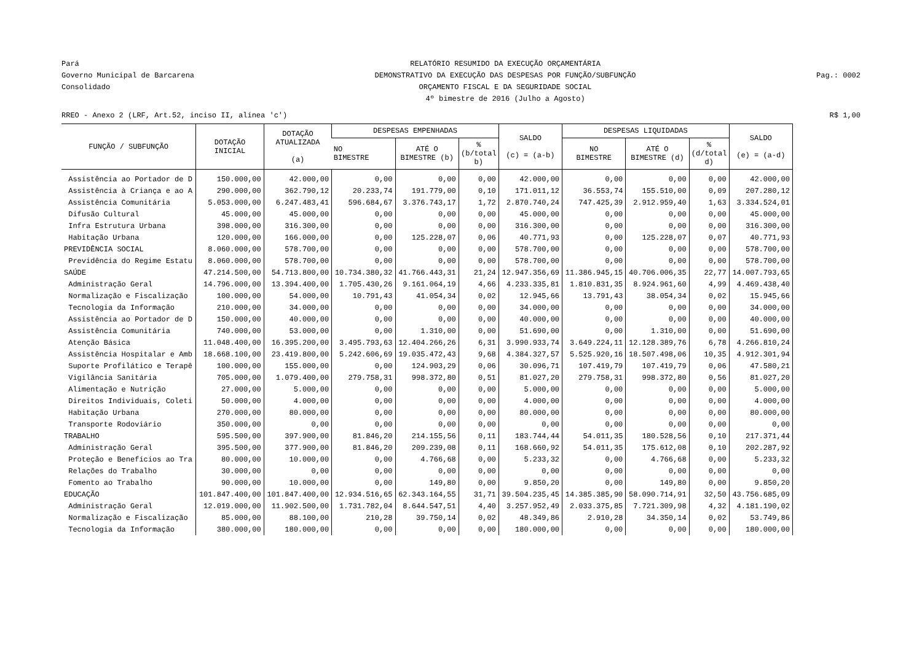Pará
Governo Municipal de Barcarena
Consolidado
RELATÓRIO RESUMIDO DA EXECUÇÃO ORÇAMENTÁRIA
DEMONSTRATIVO DA EXECUÇÃO DAS DESPESAS POR FUNÇÃO/SUBFUNÇÃO
ORÇAMENTO FISCAL E DA SEGURIDADE SOCIAL
4º bimestre de 2016 (Julho a Agosto)
Pag.: 0002
RREO - Anexo 2 (LRF, Art.52, inciso II, alínea 'c')
R$ 1,00
| FUNÇÃO / SUBFUNÇÃO | DOTAÇÃO INICIAL | DOTAÇÃO ATUALIZADA (a) | DESPESAS EMPENHADAS | | | SALDO (c) = (a-b) | DESPESAS LIQUIDADAS | | | SALDO (e) = (a-d) |
| --- | --- | --- | --- | --- | --- | --- | --- | --- | --- | --- |
| | | | NO BIMESTRE | ATÉ O BIMESTRE (b) | % (b/total b) | | NO BIMESTRE | ATÉ O BIMESTRE (d) | % (d/total d) | |
| Assistência ao Portador de D | 150.000,00 | 42.000,00 | 0,00 | 0,00 | 0,00 | 42.000,00 | 0,00 | 0,00 | 0,00 | 42.000,00 |
| Assistência à Criança e ao A | 290.000,00 | 362.790,12 | 20.233,74 | 191.779,00 | 0,10 | 171.011,12 | 36.553,74 | 155.510,00 | 0,09 | 207.280,12 |
| Assistência Comunitária | 5.053.000,00 | 6.247.483,41 | 596.684,67 | 3.376.743,17 | 1,72 | 2.870.740,24 | 747.425,39 | 2.912.959,40 | 1,63 | 3.334.524,01 |
| Difusão Cultural | 45.000,00 | 45.000,00 | 0,00 | 0,00 | 0,00 | 45.000,00 | 0,00 | 0,00 | 0,00 | 45.000,00 |
| Infra Estrutura Urbana | 398.000,00 | 316.300,00 | 0,00 | 0,00 | 0,00 | 316.300,00 | 0,00 | 0,00 | 0,00 | 316.300,00 |
| Habitação Urbana | 120.000,00 | 166.000,00 | 0,00 | 125.228,07 | 0,06 | 40.771,93 | 0,00 | 125.228,07 | 0,07 | 40.771,93 |
| PREVIDÊNCIA SOCIAL | 8.060.000,00 | 578.700,00 | 0,00 | 0,00 | 0,00 | 578.700,00 | 0,00 | 0,00 | 0,00 | 578.700,00 |
| Previdência do Regime Estatu | 8.060.000,00 | 578.700,00 | 0,00 | 0,00 | 0,00 | 578.700,00 | 0,00 | 0,00 | 0,00 | 578.700,00 |
| SAÚDE | 47.214.500,00 | 54.713.800,00 | 10.734.380,32 | 41.766.443,31 | 21,24 | 12.947.356,69 | 11.386.945,15 | 40.706.006,35 | 22,77 | 14.007.793,65 |
| Administração Geral | 14.796.000,00 | 13.394.400,00 | 1.705.430,26 | 9.161.064,19 | 4,66 | 4.233.335,81 | 1.810.831,35 | 8.924.961,60 | 4,99 | 4.469.438,40 |
| Normalização e Fiscalização | 100.000,00 | 54.000,00 | 10.791,43 | 41.054,34 | 0,02 | 12.945,66 | 13.791,43 | 38.054,34 | 0,02 | 15.945,66 |
| Tecnologia da Informação | 210.000,00 | 34.000,00 | 0,00 | 0,00 | 0,00 | 34.000,00 | 0,00 | 0,00 | 0,00 | 34.000,00 |
| Assistência ao Portador de D | 150.000,00 | 40.000,00 | 0,00 | 0,00 | 0,00 | 40.000,00 | 0,00 | 0,00 | 0,00 | 40.000,00 |
| Assistência Comunitária | 740.000,00 | 53.000,00 | 0,00 | 1.310,00 | 0,00 | 51.690,00 | 0,00 | 1.310,00 | 0,00 | 51.690,00 |
| Atenção Básica | 11.048.400,00 | 16.395.200,00 | 3.495.793,63 | 12.404.266,26 | 6,31 | 3.990.933,74 | 3.649.224,11 | 12.128.389,76 | 6,78 | 4.266.810,24 |
| Assistência Hospitalar e Amb | 18.668.100,00 | 23.419.800,00 | 5.242.606,69 | 19.035.472,43 | 9,68 | 4.384.327,57 | 5.525.920,16 | 18.507.498,06 | 10,35 | 4.912.301,94 |
| Suporte Profilático e Terapê | 100.000,00 | 155.000,00 | 0,00 | 124.903,29 | 0,06 | 30.096,71 | 107.419,79 | 107.419,79 | 0,06 | 47.580,21 |
| Vigilância Sanitária | 705.000,00 | 1.079.400,00 | 279.758,31 | 998.372,80 | 0,51 | 81.027,20 | 279.758,31 | 998.372,80 | 0,56 | 81.027,20 |
| Alimentação e Nutrição | 27.000,00 | 5.000,00 | 0,00 | 0,00 | 0,00 | 5.000,00 | 0,00 | 0,00 | 0,00 | 5.000,00 |
| Direitos Individuais, Coleti | 50.000,00 | 4.000,00 | 0,00 | 0,00 | 0,00 | 4.000,00 | 0,00 | 0,00 | 0,00 | 4.000,00 |
| Habitação Urbana | 270.000,00 | 80.000,00 | 0,00 | 0,00 | 0,00 | 80.000,00 | 0,00 | 0,00 | 0,00 | 80.000,00 |
| Transporte Rodoviário | 350.000,00 | 0,00 | 0,00 | 0,00 | 0,00 | 0,00 | 0,00 | 0,00 | 0,00 | 0,00 |
| TRABALHO | 595.500,00 | 397.900,00 | 81.846,20 | 214.155,56 | 0,11 | 183.744,44 | 54.011,35 | 180.528,56 | 0,10 | 217.371,44 |
| Administração Geral | 395.500,00 | 377.900,00 | 81.846,20 | 209.239,08 | 0,11 | 168.660,92 | 54.011,35 | 175.612,08 | 0,10 | 202.287,92 |
| Proteção e Benefícios ao Tra | 80.000,00 | 10.000,00 | 0,00 | 4.766,68 | 0,00 | 5.233,32 | 0,00 | 4.766,68 | 0,00 | 5.233,32 |
| Relações do Trabalho | 30.000,00 | 0,00 | 0,00 | 0,00 | 0,00 | 0,00 | 0,00 | 0,00 | 0,00 | 0,00 |
| Fomento ao Trabalho | 90.000,00 | 10.000,00 | 0,00 | 149,80 | 0,00 | 9.850,20 | 0,00 | 149,80 | 0,00 | 9.850,20 |
| EDUCAÇÃO | 101.847.400,00 | 101.847.400,00 | 12.934.516,65 | 62.343.164,55 | 31,71 | 39.504.235,45 | 14.385.385,90 | 58.090.714,91 | 32,50 | 43.756.685,09 |
| Administração Geral | 12.019.000,00 | 11.902.500,00 | 1.731.782,04 | 8.644.547,51 | 4,40 | 3.257.952,49 | 2.033.375,85 | 7.721.309,98 | 4,32 | 4.181.190,02 |
| Normalização e Fiscalização | 85.000,00 | 88.100,00 | 210,28 | 39.750,14 | 0,02 | 48.349,86 | 2.910,28 | 34.350,14 | 0,02 | 53.749,86 |
| Tecnologia da Informação | 380.000,00 | 180.000,00 | 0,00 | 0,00 | 0,00 | 180.000,00 | 0,00 | 0,00 | 0,00 | 180.000,00 |